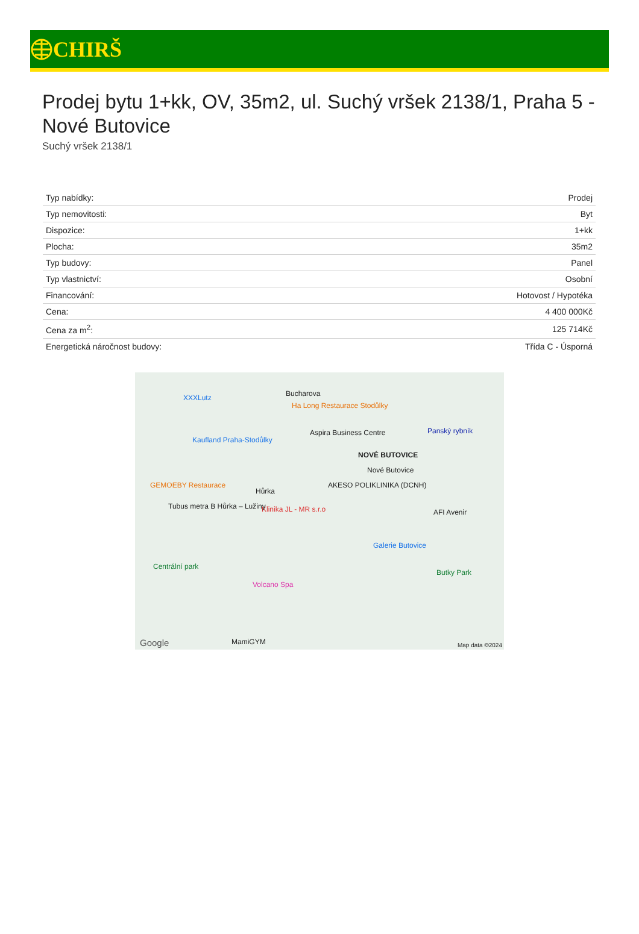CHIRŠ
Prodej bytu 1+kk, OV, 35m2, ul. Suchý vršek 2138/1, Praha 5 - Nové Butovice
Suchý vršek 2138/1
| Typ nabídky: | Prodej |
| Typ nemovitosti: | Byt |
| Dispozice: | 1+kk |
| Plocha: | 35m2 |
| Typ budovy: | Panel |
| Typ vlastnictví: | Osobní |
| Financování: | Hotovost / Hypotéka |
| Cena: | 4 400 000Kč |
| Cena za m<sup>2</sup>: | 125 714Kč |
| Energetická náročnost budovy: | Třída C - Úsporná |
XXXLutz Bucharova
Ha Long Restaurace Stodůlky
Kaufland Praha-Stodůlky
Aspira Business Centre Panský rybník
NOVÉ BUTOVICE
Nové Butovice
GEMOEBY Restaurace
Hůrka
AKESO POLIKLINIKA (DCNH)
Klinika JL - MR s.r.o AFI Avenir
Tubus metra B Hůrka – Lužiny
Galerie Butovice
Centrální park
Butky Park
Volcano Spa
MamiGYM Google Map data ©2024